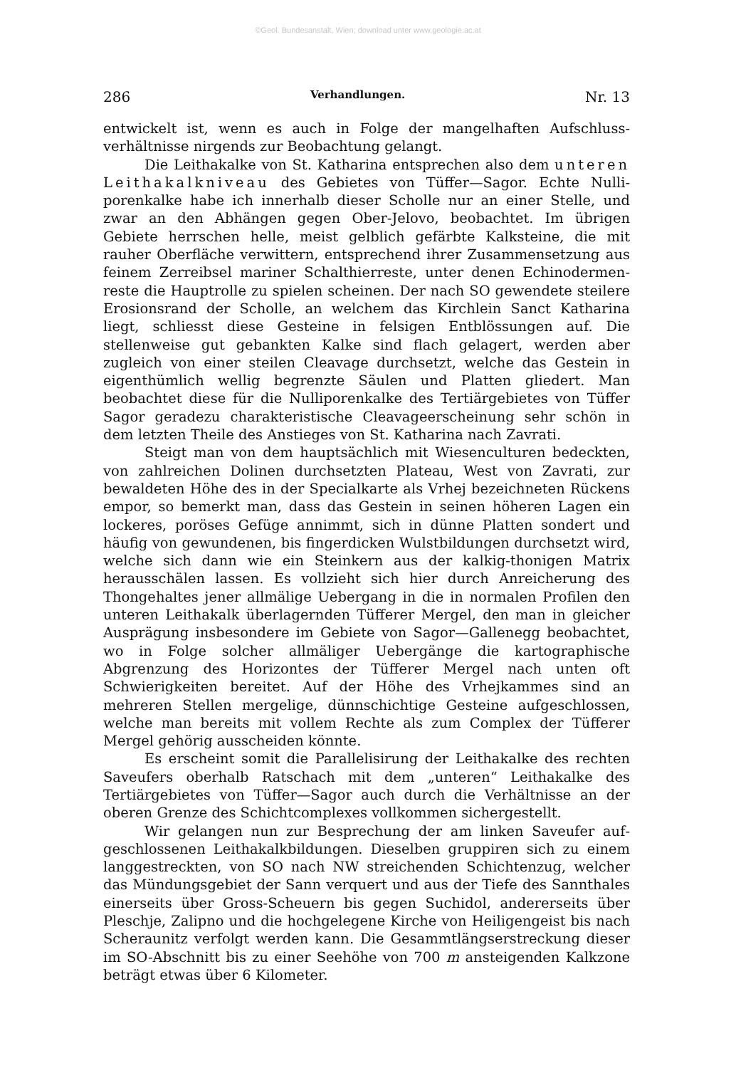©Geol. Bundesanstalt, Wien; download unter www.geologie.ac.at
286 Verhandlungen. Nr. 13
entwickelt ist, wenn es auch in Folge der mangelhaften Aufschluss­verhältnisse nirgends zur Beobachtung gelangt.
Die Leithakalke von St. Katharina entsprechen also dem unteren Leithakalkniveau des Gebietes von Tüffer—Sagor. Echte Nulli­porenkalke habe ich innerhalb dieser Scholle nur an einer Stelle, und zwar an den Abhängen gegen Ober-Jelovo, beobachtet. Im übrigen Gebiete herrschen helle, meist gelblich gefärbte Kalksteine, die mit rauher Oberfläche verwittern, entsprechend ihrer Zusammensetzung aus feinem Zerreibsel mariner Schalthierreste, unter denen Echinodermen­reste die Hauptrolle zu spielen scheinen. Der nach SO gewendete steilere Erosionsrand der Scholle, an welchem das Kirchlein Sanct Katharina liegt, schliesst diese Gesteine in felsigen Entblössungen auf. Die stellenweise gut gebankten Kalke sind flach gelagert, werden aber zugleich von einer steilen Cleavage durchsetzt, welche das Gestein in eigenthümlich wellig begrenzte Säulen und Platten gliedert. Man beobachtet diese für die Nulliporenkalke des Tertiärgebietes von Tüffer Sagor geradezu charakteristische Cleavageerscheinung sehr schön in dem letzten Theile des Anstieges von St. Katharina nach Zavrati.
Steigt man von dem hauptsächlich mit Wiesenculturen bedeckten, von zahlreichen Dolinen durchsetzten Plateau, West von Zavrati, zur bewaldeten Höhe des in der Specialkarte als Vrhej bezeichneten Rückens empor, so bemerkt man, dass das Gestein in seinen höheren Lagen ein lockeres, poröses Gefüge annimmt, sich in dünne Platten sondert und häufig von gewundenen, bis fingerdicken Wulstbildungen durchsetzt wird, welche sich dann wie ein Steinkern aus der kalkig-thonigen Matrix herausschälen lassen. Es vollzieht sich hier durch Anreicherung des Thongehaltes jener allmälige Uebergang in die in normalen Profilen den unteren Leithakalk überlagernden Tüfferer Mergel, den man in gleicher Ausprägung insbesondere im Gebiete von Sagor—Gallenegg beobachtet, wo in Folge solcher allmäliger Ueber­gänge die kartographische Abgrenzung des Horizontes der Tüfferer Mergel nach unten oft Schwierigkeiten bereitet. Auf der Höhe des Vrhejkammes sind an mehreren Stellen mergelige, dünnschichtige Gesteine aufgeschlossen, welche man bereits mit vollem Rechte als zum Complex der Tüfferer Mergel gehörig ausscheiden könnte.
Es erscheint somit die Parallelisirung der Leithakalke des rechten Saveufers oberhalb Ratschach mit dem „unteren“ Leithakalke des Tertiärgebietes von Tüffer—Sagor auch durch die Verhältnisse an der oberen Grenze des Schichtcomplexes vollkommen sichergestellt.
Wir gelangen nun zur Besprechung der am linken Saveufer auf­geschlossenen Leithakalkbildungen. Dieselben gruppiren sich zu einem langgestreckten, von SO nach NW streichenden Schichtenzug, welcher das Mündungsgebiet der Sann verquert und aus der Tiefe des Sann­thales einerseits über Gross-Scheuern bis gegen Suchidol, andererseits über Pleschje, Zalipno und die hochgelegene Kirche von Heiligengeist bis nach Scheraunitz verfolgt werden kann. Die Gesammtlängserstreckung dieser im SO-Abschnitt bis zu einer Seehöhe von 700 m ansteigenden Kalkzone beträgt etwas über 6 Kilometer.